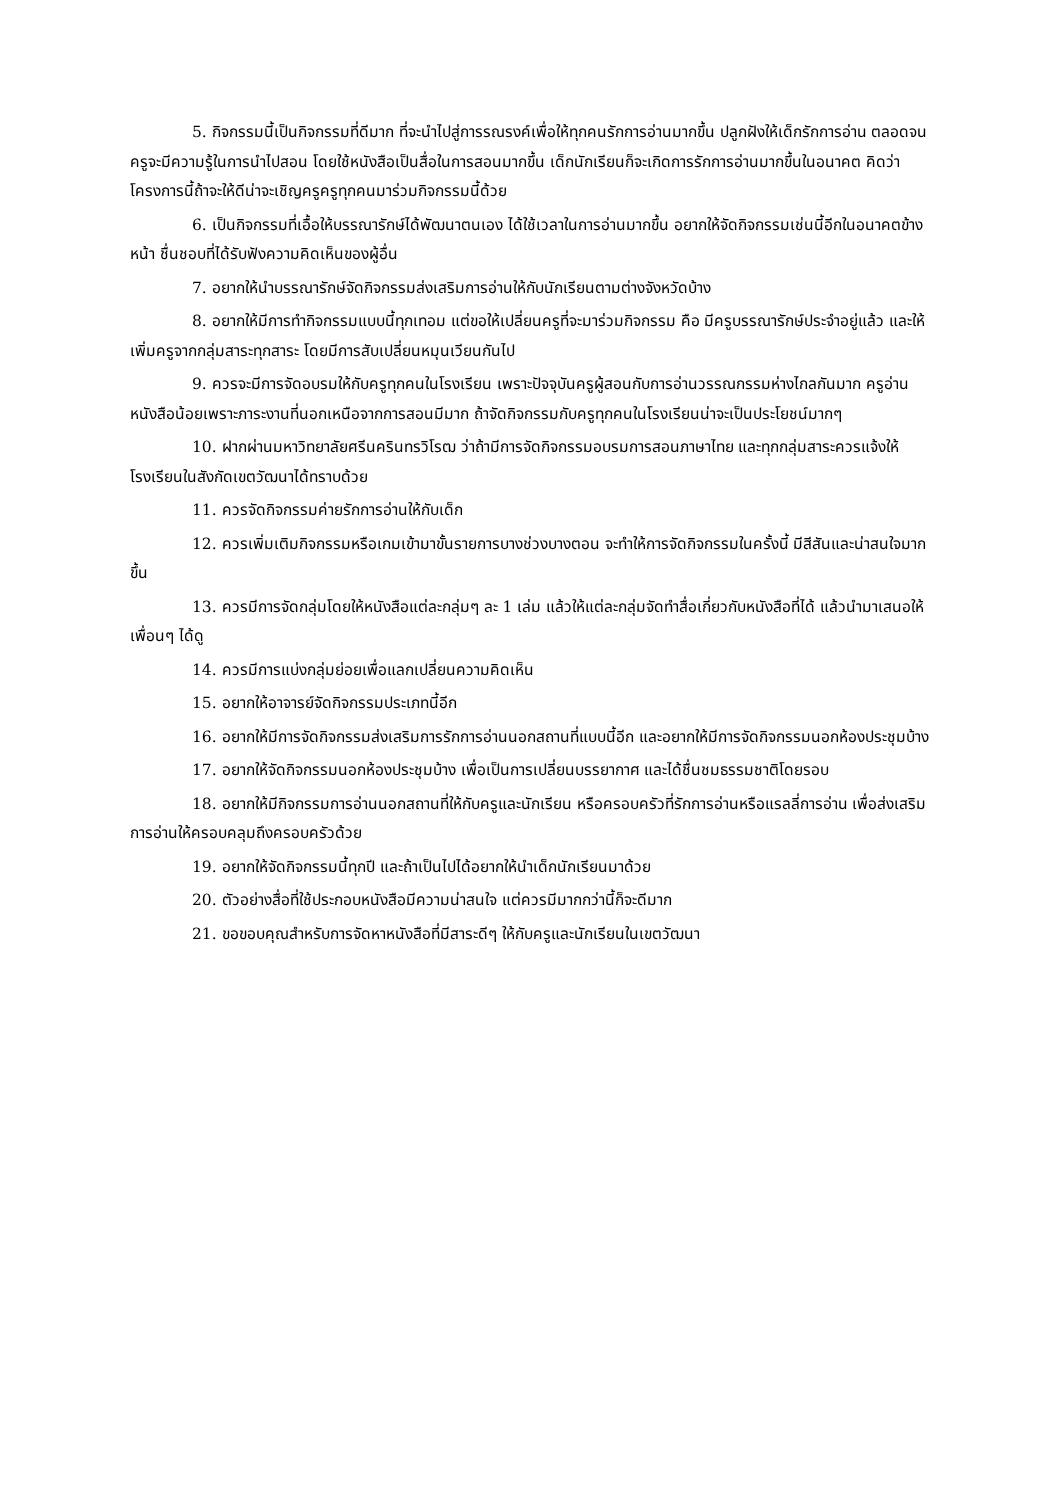5. กิจกรรมนี้เป็นกิจกรรมที่ดีมาก ที่จะนำไปสู่การรณรงค์เพื่อให้ทุกคนรักการอ่านมากขึ้น ปลูกฝังให้เด็กรักการอ่าน ตลอดจนครูจะมีความรู้ในการนำไปสอน โดยใช้หนังสือเป็นสื่อในการสอนมากขึ้น เด็กนักเรียนก็จะเกิดการรักการอ่านมากขึ้นในอนาคต คิดว่าโครงการนี้ถ้าจะให้ดีน่าจะเชิญครูครูทุกคนมาร่วมกิจกรรมนี้ด้วย
6. เป็นกิจกรรมที่เอื้อให้บรรณารักษ์ได้พัฒนาตนเอง ได้ใช้เวลาในการอ่านมากขึ้น อยากให้จัดกิจกรรมเช่นนี้อีกในอนาคตข้างหน้า ชื่นชอบที่ได้รับฟังความคิดเห็นของผู้อื่น
7. อยากให้นำบรรณารักษ์จัดกิจกรรมส่งเสริมการอ่านให้กับนักเรียนตามต่างจังหวัดบ้าง
8. อยากให้มีการทำกิจกรรมแบบนี้ทุกเทอม แต่ขอให้เปลี่ยนครูที่จะมาร่วมกิจกรรม คือ มีครูบรรณารักษ์ประจำอยู่แล้ว และให้เพิ่มครูจากกลุ่มสาระทุกสาระ โดยมีการสับเปลี่ยนหมุนเวียนกันไป
9. ควรจะมีการจัดอบรมให้กับครูทุกคนในโรงเรียน เพราะปัจจุบันครูผู้สอนกับการอ่านวรรณกรรมห่างไกลกันมาก ครูอ่านหนังสือน้อยเพราะภาระงานที่นอกเหนือจากการสอนมีมาก ถ้าจัดกิจกรรมกับครูทุกคนในโรงเรียนน่าจะเป็นประโยชน์มากๆ
10. ฝากผ่านมหาวิทยาลัยศรีนครินทรวิโรฒ ว่าถ้ามีการจัดกิจกรรมอบรมการสอนภาษาไทย และทุกกลุ่มสาระควรแจ้งให้โรงเรียนในสังกัดเขตวัฒนาได้ทราบด้วย
11. ควรจัดกิจกรรมค่ายรักการอ่านให้กับเด็ก
12. ควรเพิ่มเติมกิจกรรมหรือเกมเข้ามาขั้นรายการบางช่วงบางตอน จะทำให้การจัดกิจกรรมในครั้งนี้ มีสีสันและน่าสนใจมากขึ้น
13. ควรมีการจัดกลุ่มโดยให้หนังสือแต่ละกลุ่มๆ ละ 1 เล่ม แล้วให้แต่ละกลุ่มจัดทำสื่อเกี่ยวกับหนังสือที่ได้ แล้วนำมาเสนอให้เพื่อนๆ ได้ดู
14. ควรมีการแบ่งกลุ่มย่อยเพื่อแลกเปลี่ยนความคิดเห็น
15. อยากให้อาจารย์จัดกิจกรรมประเภทนี้อีก
16. อยากให้มีการจัดกิจกรรมส่งเสริมการรักการอ่านนอกสถานที่แบบนี้อีก และอยากให้มีการจัดกิจกรรมนอกห้องประชุมบ้าง
17. อยากให้จัดกิจกรรมนอกห้องประชุมบ้าง เพื่อเป็นการเปลี่ยนบรรยากาศ และได้ชื่นชมธรรมชาติโดยรอบ
18. อยากให้มีกิจกรรมการอ่านนอกสถานที่ให้กับครูและนักเรียน หรือครอบครัวที่รักการอ่านหรือแรลลี่การอ่าน เพื่อส่งเสริมการอ่านให้ครอบคลุมถึงครอบครัวด้วย
19. อยากให้จัดกิจกรรมนี้ทุกปี และถ้าเป็นไปได้อยากให้นำเด็กนักเรียนมาด้วย
20. ตัวอย่างสื่อที่ใช้ประกอบหนังสือมีความน่าสนใจ แต่ควรมีมากกว่านี้ก็จะดีมาก
21. ขอขอบคุณสำหรับการจัดหาหนังสือที่มีสาระดีๆ ให้กับครูและนักเรียนในเขตวัฒนา